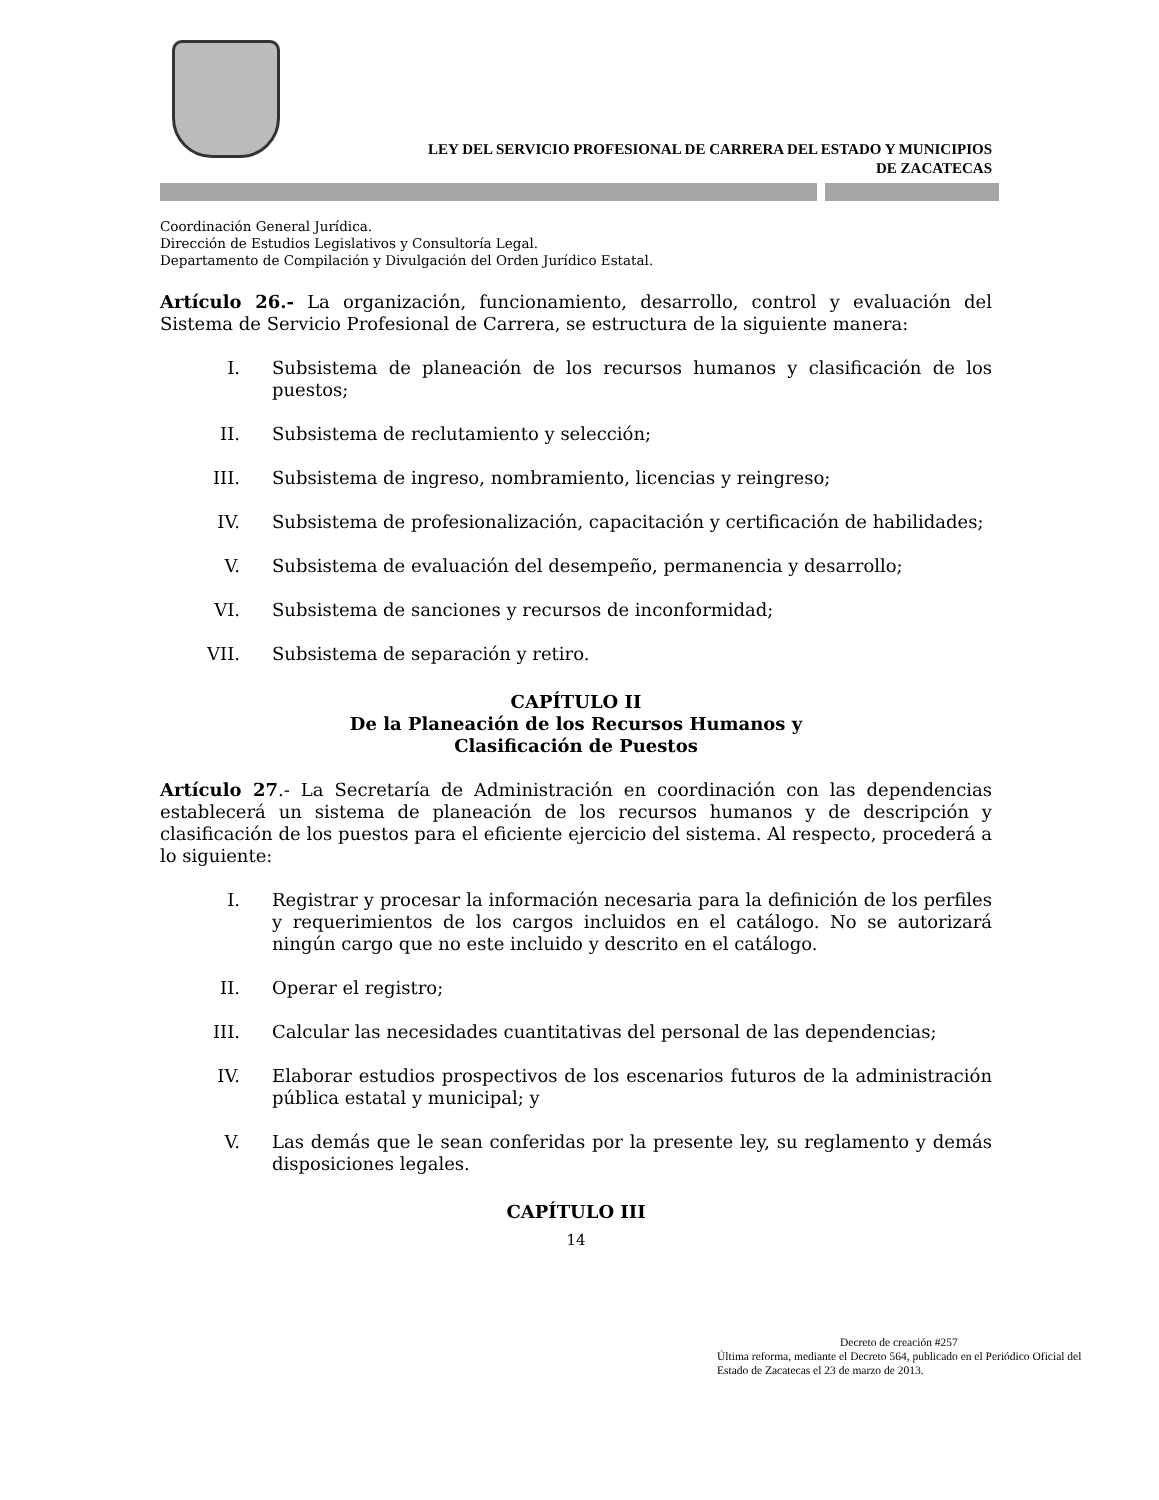LEY DEL SERVICIO PROFESIONAL DE CARRERA DEL ESTADO Y MUNICIPIOS
DE ZACATECAS
Coordinación General Jurídica.
Dirección de Estudios Legislativos y Consultoría Legal.
Departamento de Compilación y Divulgación del Orden Jurídico Estatal.
Artículo 26.- La organización, funcionamiento, desarrollo, control y evaluación del Sistema de Servicio Profesional de Carrera, se estructura de la siguiente manera:
I. Subsistema de planeación de los recursos humanos y clasificación de los puestos;
II. Subsistema de reclutamiento y selección;
III. Subsistema de ingreso, nombramiento, licencias y reingreso;
IV. Subsistema de profesionalización, capacitación y certificación de habilidades;
V. Subsistema de evaluación del desempeño, permanencia y desarrollo;
VI. Subsistema de sanciones y recursos de inconformidad;
VII. Subsistema de separación y retiro.
CAPÍTULO II
De la Planeación de los Recursos Humanos y
Clasificación de Puestos
Artículo 27.- La Secretaría de Administración en coordinación con las dependencias establecerá un sistema de planeación de los recursos humanos y de descripción y clasificación de los puestos para el eficiente ejercicio del sistema. Al respecto, procederá a lo siguiente:
I. Registrar y procesar la información necesaria para la definición de los perfiles y requerimientos de los cargos incluidos en el catálogo. No se autorizará ningún cargo que no este incluido y descrito en el catálogo.
II. Operar el registro;
III. Calcular las necesidades cuantitativas del personal de las dependencias;
IV. Elaborar estudios prospectivos de los escenarios futuros de la administración pública estatal y municipal; y
V. Las demás que le sean conferidas por la presente ley, su reglamento y demás disposiciones legales.
CAPÍTULO III
14
Decreto de creación #257
Última reforma, mediante el Decreto 564, publicado en el Periódico Oficial del Estado de Zacatecas el 23 de marzo de 2013.